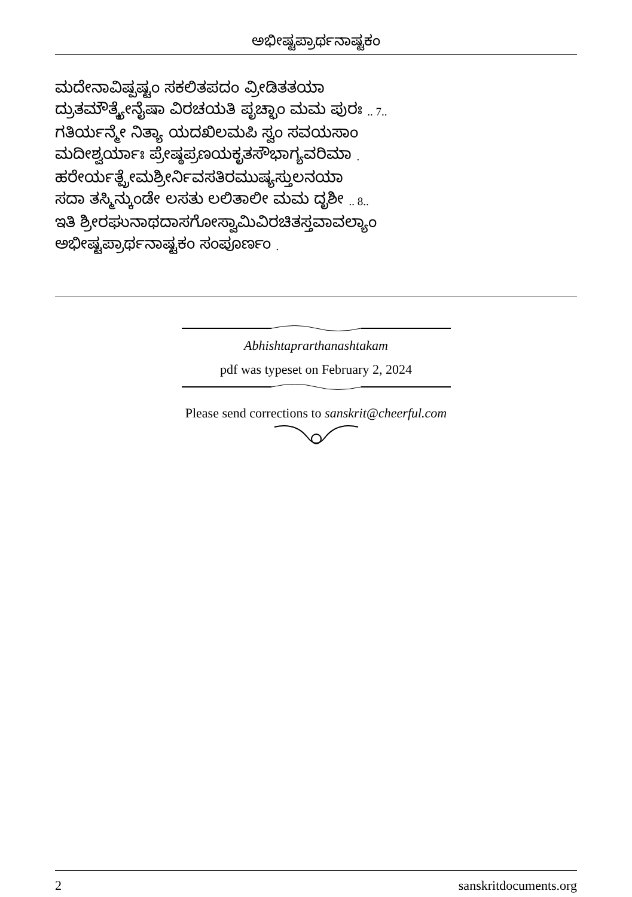ಅಭೀಷ್ಟಪ್ರಾರ್ಥನಾಷ್ಟಕಂ
ಮದೇನಾವಿಷ್ಪಷ್ಟಂ ಸಕಲಿತಪದಂ ವ್ರೀಡಿತತಯಾ
ದ್ರುತಮೌತ್ಕ್ಯೇನೈಷಾ ವಿರಚಯತಿ ಪೃಚ್ಛಾಂ ಮಮ ಪುರಃ .. 7..
ಗತಿರ್ಯನ್ಮೇ ನಿತ್ಯಾ ಯದಖಿಲಮಪಿ ಸ್ವಂ ಸವಯಸಾಂ
ಮದೀಶ್ವರ್ಯಾಃ ಪ್ರೇಷ್ಠಪ್ರಣಯಕೃತಸೌಭಾಗ್ಯವರಿಮಾ .
ಹರೇರ್ಯತ್ಪ್ರೇಮಶ್ರೀರ್ನಿವಸತಿರಮುಷ್ಯಸ್ತುಲನಯಾ
ಸದಾ ತಸ್ಮಿನ್ಕುಂಡೇ ಲಸತು ಲಲಿತಾಲೀ ಮಮ ದೃಶೀ .. 8..
ಇತಿ ಶ್ರೀರಘುನಾಥದಾಸಗೋಸ್ವಾಮಿವಿರಚಿತಸ್ತವಾವಲ್ಯಾಂ
ಅಭೀಷ್ಟಪ್ರಾರ್ಥನಾಷ್ಟಕಂ ಸಂಪೂರ್ಣಂ .
Abhishtaprarthanashtakam
pdf was typeset on February 2, 2024
Please send corrections to sanskrit@cheerful.com
2 sanskritdocuments.org